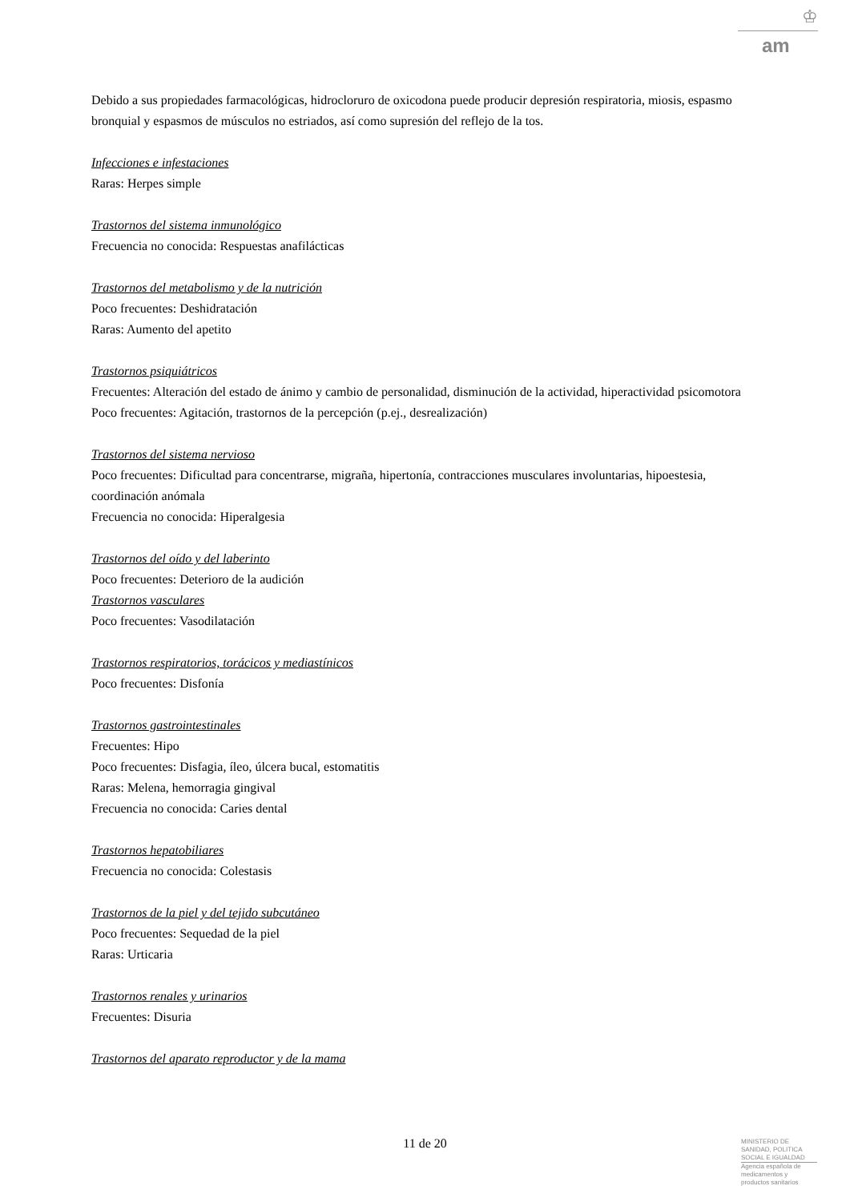♔
am
Debido a sus propiedades farmacológicas, hidrocloruro de oxicodona puede producir depresión respiratoria, miosis, espasmo bronquial y espasmos de músculos no estriados, así como supresión del reflejo de la tos.
Infecciones e infestaciones
Raras: Herpes simple
Trastornos del sistema inmunológico
Frecuencia no conocida: Respuestas anafilácticas
Trastornos del metabolismo y de la nutrición
Poco frecuentes: Deshidratación
Raras: Aumento del apetito
Trastornos psiquiátricos
Frecuentes: Alteración del estado de ánimo y cambio de personalidad, disminución de la actividad, hiperactividad psicomotora
Poco frecuentes: Agitación, trastornos de la percepción (p.ej., desrealización)
Trastornos del sistema nervioso
Poco frecuentes: Dificultad para concentrarse, migraña, hipertonía, contracciones musculares involuntarias, hipoestesia, coordinación anómala
Frecuencia no conocida: Hiperalgesia
Trastornos del oído y del laberinto
Poco frecuentes: Deterioro de la audición
Trastornos vasculares
Poco frecuentes: Vasodilatación
Trastornos respiratorios, torácicos y mediastínicos
Poco frecuentes: Disfonía
Trastornos gastrointestinales
Frecuentes: Hipo
Poco frecuentes: Disfagia, íleo, úlcera bucal, estomatitis
Raras: Melena, hemorragia gingival
Frecuencia no conocida: Caries dental
Trastornos hepatobiliares
Frecuencia no conocida: Colestasis
Trastornos de la piel y del tejido subcutáneo
Poco frecuentes: Sequedad de la piel
Raras: Urticaria
Trastornos renales y urinarios
Frecuentes: Disuria
Trastornos del aparato reproductor y de la mama
11 de 20
MINISTERIO DE
SANIDAD, POLITICA
SOCIAL E IGUALDAD
Agencia española de
medicamentos y
productos sanitarios